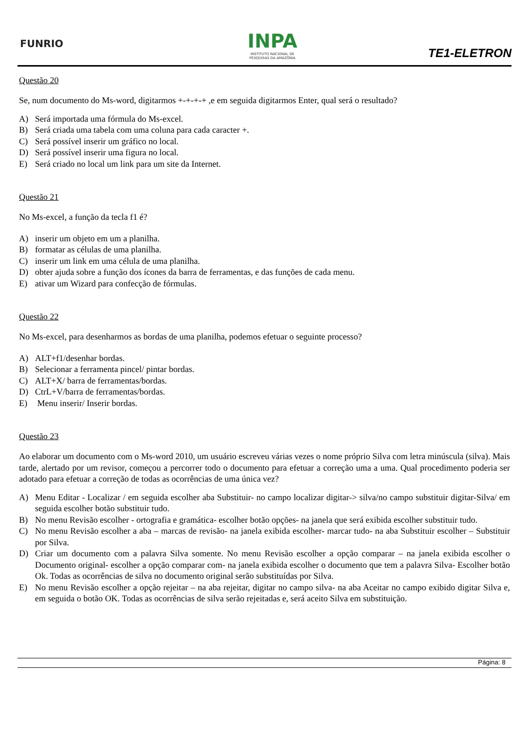FUNRIO
INPA
INSTITUTO NACIONAL DE
PESQUISAS DA AMAZÔNIA
TE1-ELETRON
Questão 20
Se, num documento do Ms-word, digitarmos +-+-+-+ ,e em seguida digitarmos Enter, qual será o resultado?
A) Será importada uma fórmula do Ms-excel.
B) Será criada uma tabela com uma coluna para cada caracter +.
C) Será possível inserir um gráfico no local.
D) Será possível inserir uma figura no local.
E) Será criado no local um link para um site da Internet.
Questão 21
No Ms-excel, a função da tecla f1 é?
A) inserir um objeto em um a planilha.
B) formatar as células de uma planilha.
C) inserir um link em uma célula de uma planilha.
D) obter ajuda sobre a função dos ícones da barra de ferramentas, e das funções de cada menu.
E) ativar um Wizard para confecção de fórmulas.
Questão 22
No Ms-excel, para desenharmos as bordas de uma planilha, podemos efetuar o seguinte processo?
A) ALT+f1/desenhar bordas.
B) Selecionar a ferramenta pincel/ pintar bordas.
C) ALT+X/ barra de ferramentas/bordas.
D) CtrL+V/barra de ferramentas/bordas.
E) Menu inserir/ Inserir bordas.
Questão 23
Ao elaborar um documento com o Ms-word 2010, um usuário escreveu várias vezes o nome próprio Silva com letra minúscula (silva). Mais tarde, alertado por um revisor, começou a percorrer todo o documento para efetuar a correção uma a uma. Qual procedimento poderia ser adotado para efetuar a correção de todas as ocorrências de uma única vez?
A) Menu Editar - Localizar / em seguida escolher aba Substituir- no campo localizar digitar-> silva/no campo substituir digitar-Silva/ em seguida escolher botão substituir tudo.
B) No menu Revisão escolher - ortografia e gramática- escolher botão opções- na janela que será exibida escolher substituir tudo.
C) No menu Revisão escolher a aba – marcas de revisão- na janela exibida escolher- marcar tudo- na aba Substituir escolher – Substituir por Silva.
D) Criar um documento com a palavra Silva somente. No menu Revisão escolher a opção comparar – na janela exibida escolher o Documento original- escolher a opção comparar com- na janela exibida escolher o documento que tem a palavra Silva- Escolher botão Ok. Todas as ocorrências de silva no documento original serão substituídas por Silva.
E) No menu Revisão escolher a opção rejeitar – na aba rejeitar, digitar no campo silva- na aba Aceitar no campo exibido digitar Silva e, em seguida o botão OK. Todas as ocorrências de silva serão rejeitadas e, será aceito Silva em substituição.
Página: 8